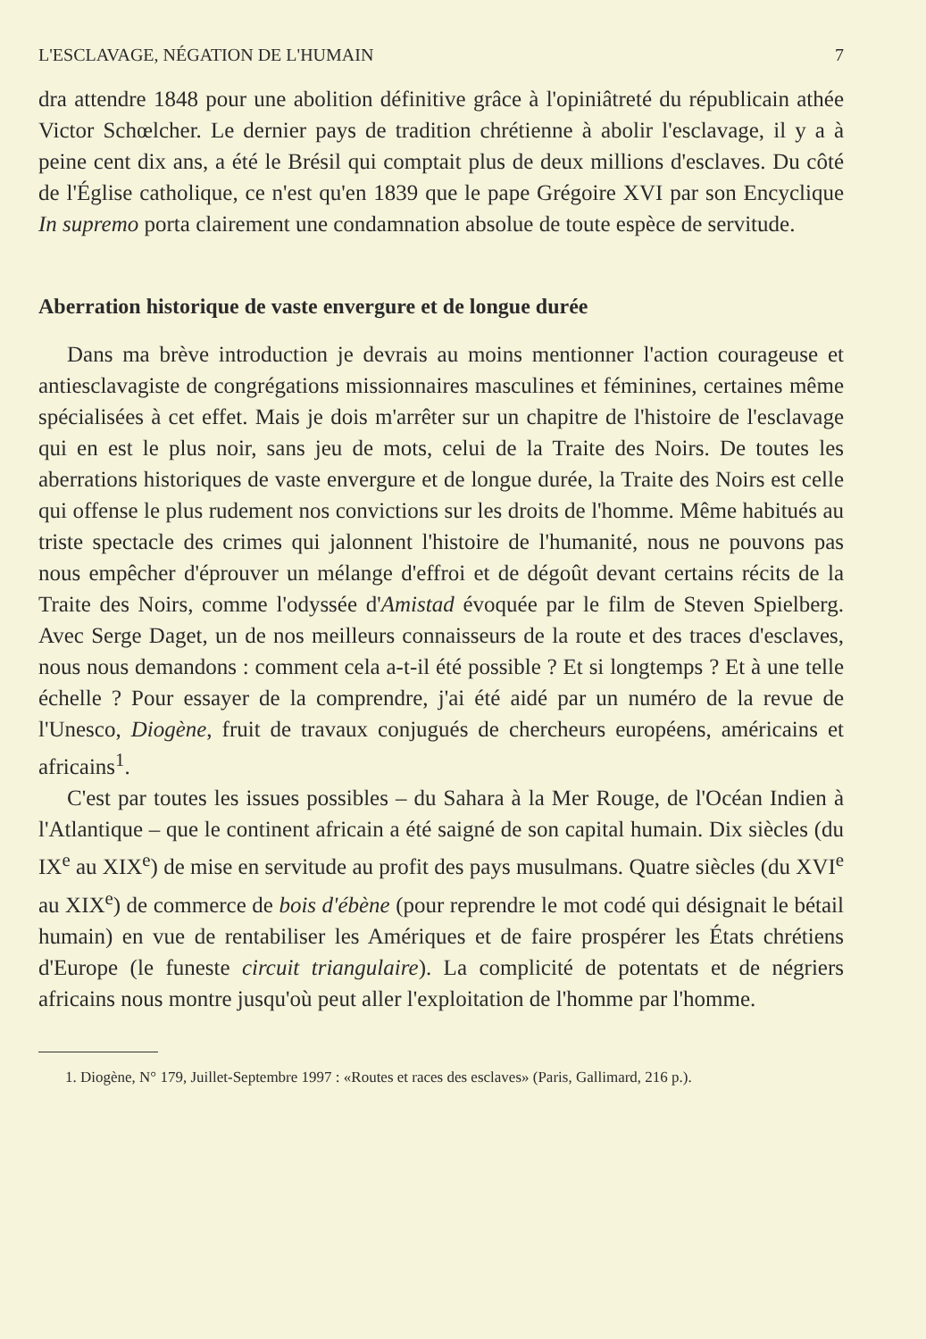L'ESCLAVAGE, NÉGATION DE L'HUMAIN 7
dra attendre 1848 pour une abolition définitive grâce à l'opiniâtreté du républicain athée Victor Schœlcher. Le dernier pays de tradition chrétienne à abolir l'esclavage, il y a à peine cent dix ans, a été le Brésil qui comptait plus de deux millions d'esclaves. Du côté de l'Église catholique, ce n'est qu'en 1839 que le pape Grégoire XVI par son Encyclique In supremo porta clairement une condamnation absolue de toute espèce de servitude.
Aberration historique de vaste envergure et de longue durée
Dans ma brève introduction je devrais au moins mentionner l'action courageuse et antiesclavagiste de congrégations missionnaires masculines et féminines, certaines même spécialisées à cet effet. Mais je dois m'arrêter sur un chapitre de l'histoire de l'esclavage qui en est le plus noir, sans jeu de mots, celui de la Traite des Noirs. De toutes les aberrations historiques de vaste envergure et de longue durée, la Traite des Noirs est celle qui offense le plus rudement nos convictions sur les droits de l'homme. Même habitués au triste spectacle des crimes qui jalonnent l'histoire de l'humanité, nous ne pouvons pas nous empêcher d'éprouver un mélange d'effroi et de dégoût devant certains récits de la Traite des Noirs, comme l'odyssée d'Amistad évoquée par le film de Steven Spielberg. Avec Serge Daget, un de nos meilleurs connaisseurs de la route et des traces d'esclaves, nous nous demandons : comment cela a-t-il été possible ? Et si longtemps ? Et à une telle échelle ? Pour essayer de la comprendre, j'ai été aidé par un numéro de la revue de l'Unesco, Diogène, fruit de travaux conjugués de chercheurs européens, américains et africains<sup>1</sup>.
C'est par toutes les issues possibles – du Sahara à la Mer Rouge, de l'Océan Indien à l'Atlantique – que le continent africain a été saigné de son capital humain. Dix siècles (du IX<sup>e</sup> au XIX<sup>e</sup>) de mise en servitude au profit des pays musulmans. Quatre siècles (du XVI<sup>e</sup> au XIX<sup>e</sup>) de commerce de bois d'ébène (pour reprendre le mot codé qui désignait le bétail humain) en vue de rentabiliser les Amériques et de faire prospérer les États chrétiens d'Europe (le funeste circuit triangulaire). La complicité de potentats et de négriers africains nous montre jusqu'où peut aller l'exploitation de l'homme par l'homme.
1. Diogène, N° 179, Juillet-Septembre 1997 : «Routes et races des esclaves» (Paris, Gallimard, 216 p.).